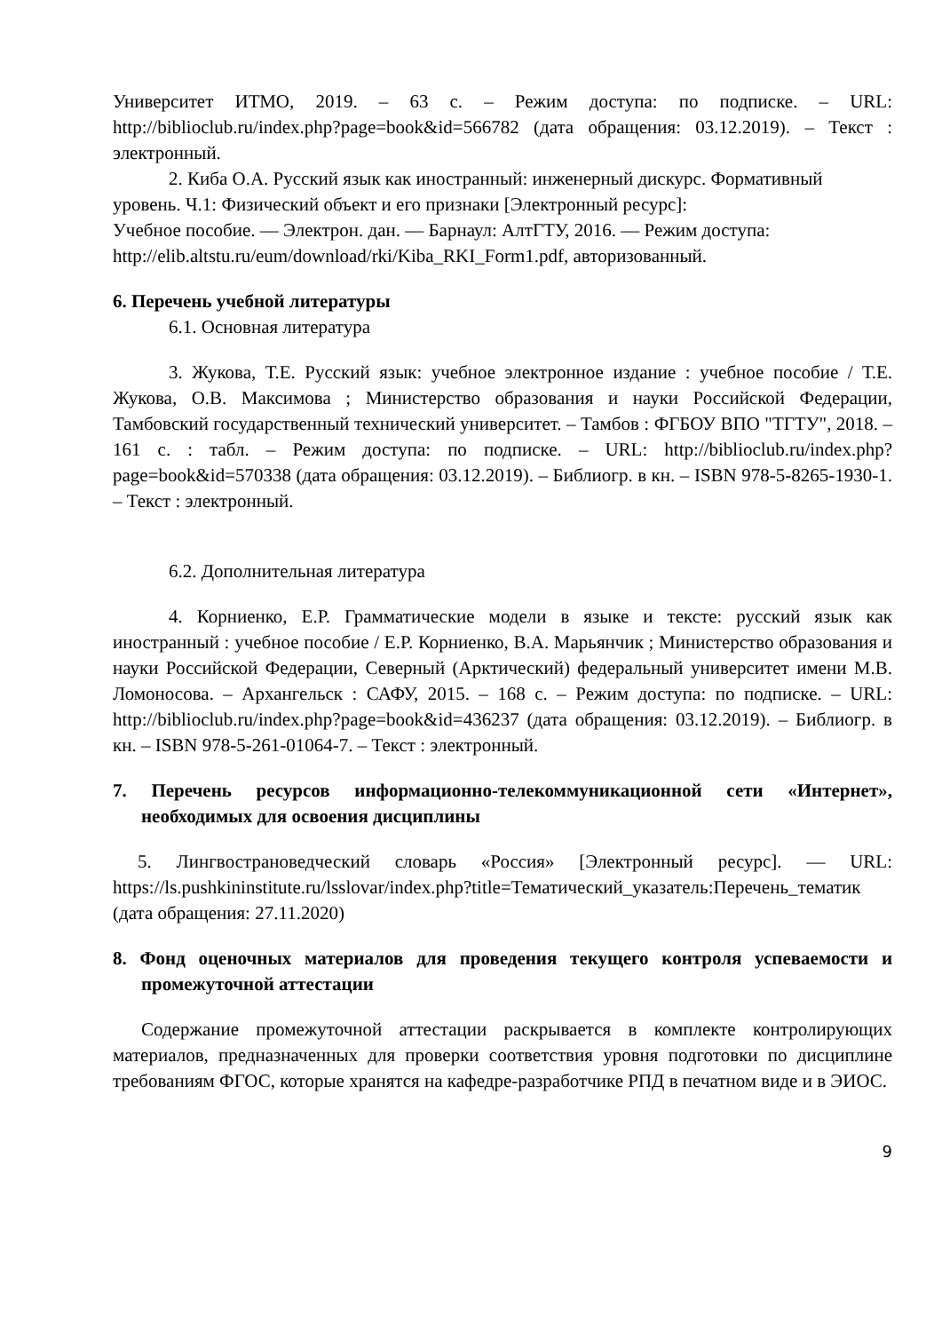Университет ИТМО, 2019. – 63 с. – Режим доступа: по подписке. – URL: http://biblioclub.ru/index.php?page=book&id=566782 (дата обращения: 03.12.2019). – Текст : электронный.
2. Киба О.А. Русский язык как иностранный: инженерный дискурс. Формативный
уровень. Ч.1: Физический объект и его признаки [Электронный ресурс]:
Учебное пособие. — Электрон. дан. — Барнаул: АлтГТУ, 2016. — Режим доступа:
http://elib.altstu.ru/eum/download/rki/Kiba_RKI_Form1.pdf, авторизованный.
6. Перечень учебной литературы
6.1. Основная литература
3. Жукова, Т.Е. Русский язык: учебное электронное издание : учебное пособие / Т.Е. Жукова, О.В. Максимова ; Министерство образования и науки Российской Федерации, Тамбовский государственный технический университет. – Тамбов : ФГБОУ ВПО "ТГТУ", 2018. – 161 с. : табл. – Режим доступа: по подписке. – URL: http://biblioclub.ru/index.php?page=book&id=570338 (дата обращения: 03.12.2019). – Библиогр. в кн. – ISBN 978-5-8265-1930-1. – Текст : электронный.
6.2. Дополнительная литература
4. Корниенко, Е.Р. Грамматические модели в языке и тексте: русский язык как иностранный : учебное пособие / Е.Р. Корниенко, В.А. Марьянчик ; Министерство образования и науки Российской Федерации, Северный (Арктический) федеральный университет имени М.В. Ломоносова. – Архангельск : САФУ, 2015. – 168 с. – Режим доступа: по подписке. – URL: http://biblioclub.ru/index.php?page=book&id=436237 (дата обращения: 03.12.2019). – Библиогр. в кн. – ISBN 978-5-261-01064-7. – Текст : электронный.
7. Перечень ресурсов информационно-телекоммуникационной сети «Интернет», необходимых для освоения дисциплины
5. Лингвострановедческий словарь «Россия» [Электронный ресурс]. — URL: https://ls.pushkininstitute.ru/lsslovar/index.php?title=Тематический_указатель:Перечень_тематик (дата обращения: 27.11.2020)
8. Фонд оценочных материалов для проведения текущего контроля успеваемости и промежуточной аттестации
Содержание промежуточной аттестации раскрывается в комплекте контролирующих материалов, предназначенных для проверки соответствия уровня подготовки по дисциплине требованиям ФГОС, которые хранятся на кафедре-разработчике РПД в печатном виде и в ЭИОС.
9